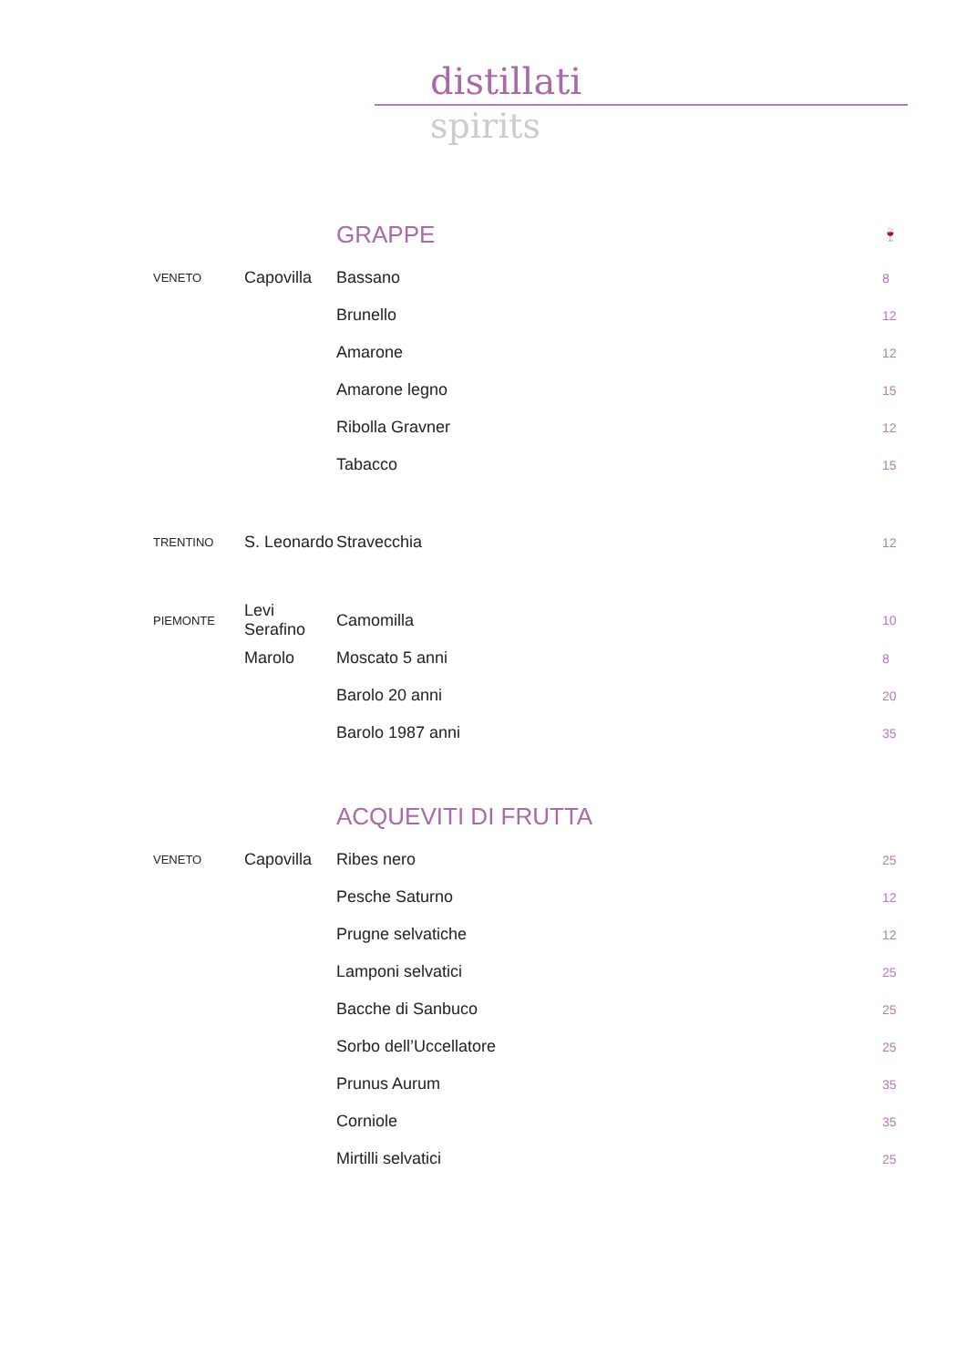distillati
spirits
| | | GRAPPE | 🍷 |
| VENETO | Capovilla | Bassano | 8 |
| | | Brunello | 12 |
| | | Amarone | 12 |
| | | Amarone legno | 15 |
| | | Ribolla Gravner | 12 |
| | | Tabacco | 15 |
| TRENTINO | S. Leonardo | Stravecchia | 12 |
| PIEMONTE | Levi Serafino | Camomilla | 10 |
| | Marolo | Moscato 5 anni | 8 |
| | | Barolo 20 anni | 20 |
| | | Barolo 1987 anni | 35 |
| | | ACQUEVITI DI FRUTTA | |
| VENETO | Capovilla | Ribes nero | 25 |
| | | Pesche Saturno | 12 |
| | | Prugne selvatiche | 12 |
| | | Lamponi selvatici | 25 |
| | | Bacche di Sanbuco | 25 |
| | | Sorbo dell’Uccellatore | 25 |
| | | Prunus Aurum | 35 |
| | | Corniole | 35 |
| | | Mirtilli selvatici | 25 |